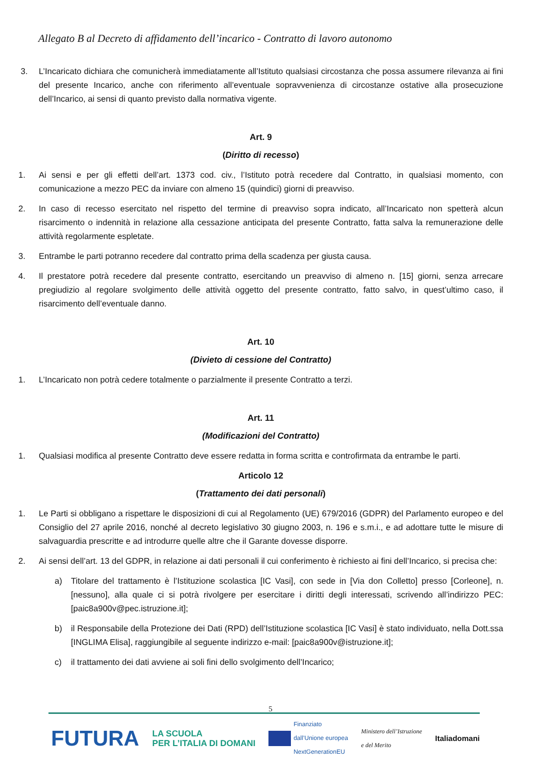Allegato B al Decreto di affidamento dell’incarico - Contratto di lavoro autonomo
3. L’Incaricato dichiara che comunicherà immediatamente all’Istituto qualsiasi circostanza che possa assumere rilevanza ai fini del presente Incarico, anche con riferimento all’eventuale sopravvenienza di circostanze ostative alla prosecuzione dell’Incarico, ai sensi di quanto previsto dalla normativa vigente.
Art. 9
(Diritto di recesso)
1. Ai sensi e per gli effetti dell’art. 1373 cod. civ., l’Istituto potrà recedere dal Contratto, in qualsiasi momento, con comunicazione a mezzo PEC da inviare con almeno 15 (quindici) giorni di preavviso.
2. In caso di recesso esercitato nel rispetto del termine di preavviso sopra indicato, all’Incaricato non spetterà alcun risarcimento o indennità in relazione alla cessazione anticipata del presente Contratto, fatta salva la remunerazione delle attività regolarmente espletate.
3. Entrambe le parti potranno recedere dal contratto prima della scadenza per giusta causa.
4. Il prestatore potrà recedere dal presente contratto, esercitando un preavviso di almeno n. [15] giorni, senza arrecare pregiudizio al regolare svolgimento delle attività oggetto del presente contratto, fatto salvo, in quest’ultimo caso, il risarcimento dell’eventuale danno.
Art. 10
(Divieto di cessione del Contratto)
1. L’Incaricato non potrà cedere totalmente o parzialmente il presente Contratto a terzi.
Art. 11
(Modificazioni del Contratto)
1. Qualsiasi modifica al presente Contratto deve essere redatta in forma scritta e controfirmata da entrambe le parti.
Articolo 12
(Trattamento dei dati personali)
1. Le Parti si obbligano a rispettare le disposizioni di cui al Regolamento (UE) 679/2016 (GDPR) del Parlamento europeo e del Consiglio del 27 aprile 2016, nonché al decreto legislativo 30 giugno 2003, n. 196 e s.m.i., e ad adottare tutte le misure di salvaguardia prescritte e ad introdurre quelle altre che il Garante dovesse disporre.
2. Ai sensi dell’art. 13 del GDPR, in relazione ai dati personali il cui conferimento è richiesto ai fini dell’Incarico, si precisa che:
a) Titolare del trattamento è l’Istituzione scolastica [IC Vasi], con sede in [Via don Colletto] presso [Corleone], n. [nessuno], alla quale ci si potrà rivolgere per esercitare i diritti degli interessati, scrivendo all’indirizzo PEC: [paic8a900v@pec.istruzione.it];
b) il Responsabile della Protezione dei Dati (RPD) dell’Istituzione scolastica [IC Vasi] è stato individuato, nella Dott.ssa [INGLIMA Elisa], raggiungibile al seguente indirizzo e-mail: [paic8a900v@istruzione.it];
c) il trattamento dei dati avviene ai soli fini dello svolgimento dell’Incarico;
5
FUTURA LA SCUOLA
PER L’ITALIA DI DOMANI Finanziato
dall’Unione europea
NextGenerationEU Ministero dell’Istruzione
e del Merito Italiadomani